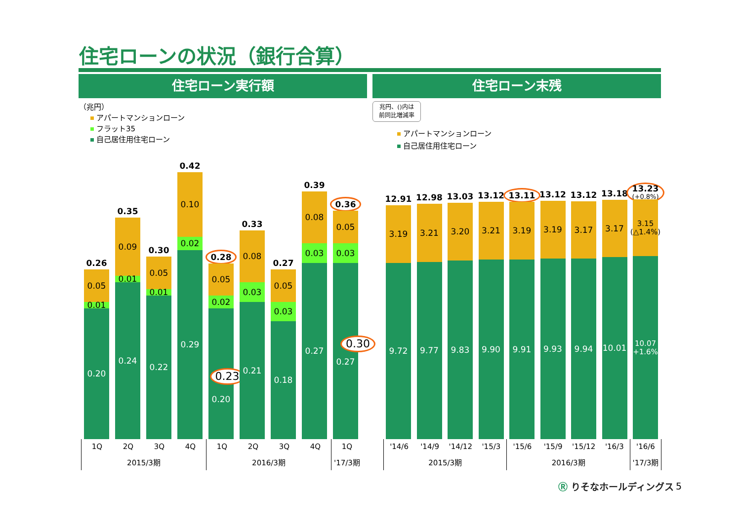住宅ローンの状況（銀行合算）
住宅ローン実行額 住宅ローン末残
（兆円）
アパートマンションローン
フラット35
自己居住用住宅ローン
兆円、()内は
前同比増減率
アパートマンションローン
自己居住用住宅ローン
0.26
0.05
0.01
0.20
0.35
0.09
0.01
0.24
0.30
0.05
0.01
0.22
0.42
0.10
0.02
0.29
0.28
0.05
0.02
0.23
0.20
0.33
0.08
0.03
0.21
0.27
0.05
0.03
0.18
0.39
0.08
0.03
0.27
0.36
0.05
0.03
0.30
0.27
12.91
3.19
9.72
12.98
3.21
9.77
13.03
3.20
9.83
13.12
3.21
9.90
13.11
3.19
9.91
13.12
3.19
9.93
13.12
3.17
9.94
13.18
3.17
10.01
13.23
(+0.8%)
3.15
(△1.4%)
10.07
(+1.6%)
| 1Q | 2Q | 3Q | 4Q | 1Q | 2Q | 3Q | 4Q | 1Q |
| 2015/3期 | | | | 2016/3期 | | | | '17/3期 |
| '14/6 | '14/9 | '14/12 | '15/3 | '15/6 | '15/9 | '15/12 | '16/3 | '16/6 |
| 2015/3期 | | | | 2016/3期 | | | | '17/3期 |
Ⓡ りそなホールディングス 5